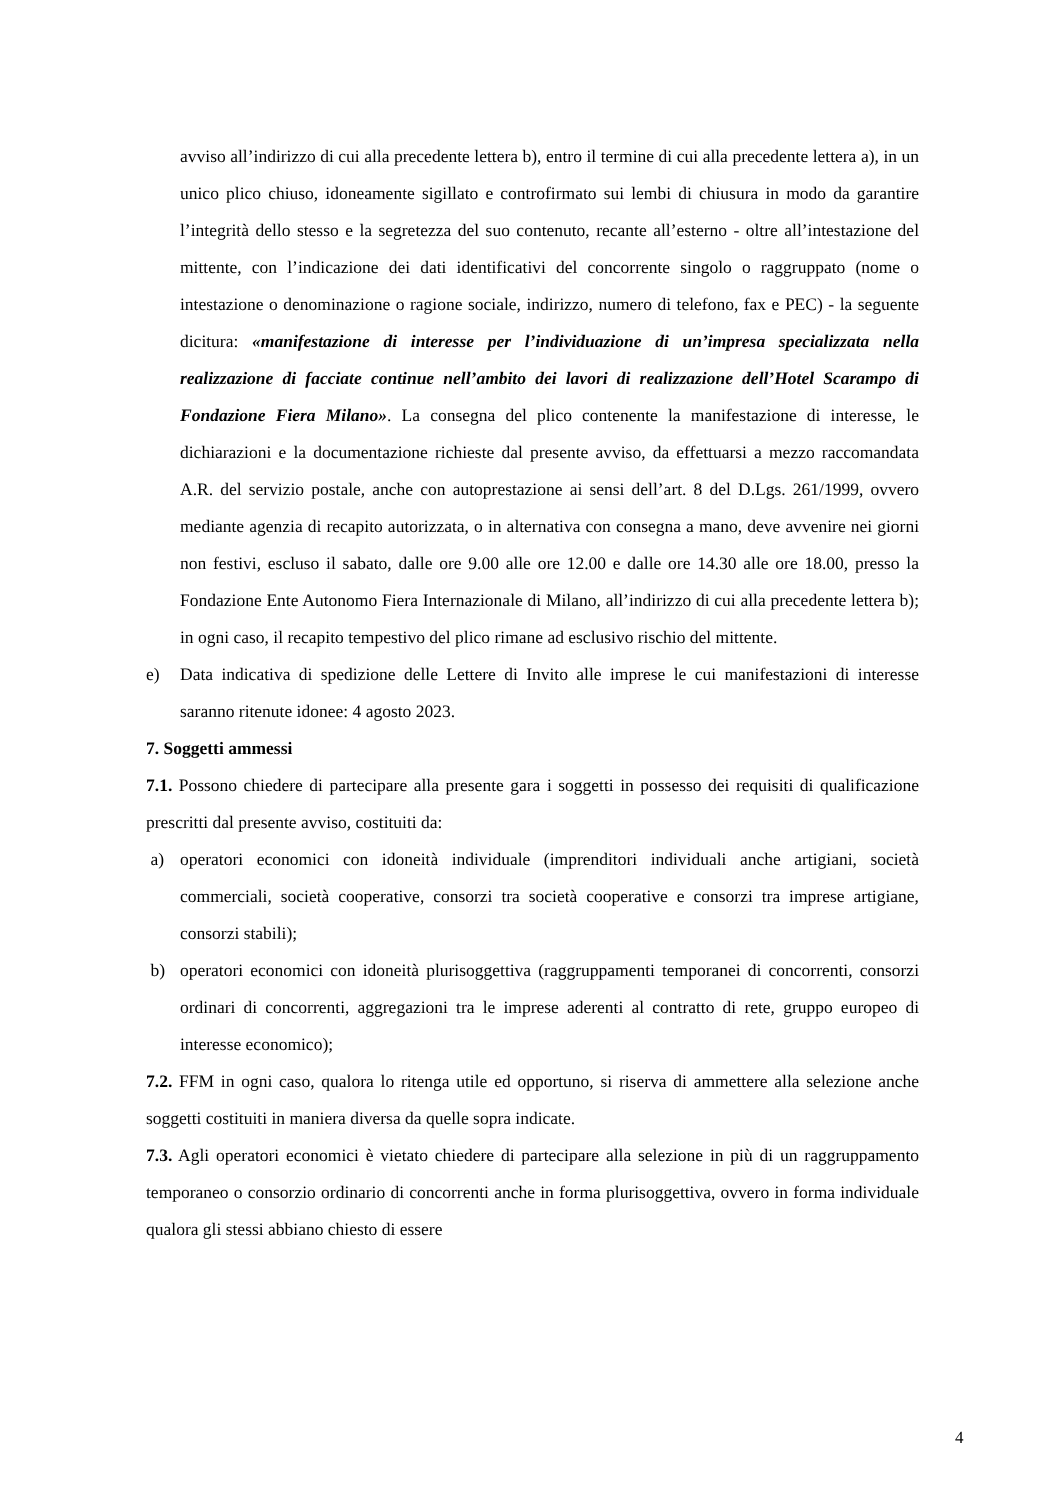avviso all’indirizzo di cui alla precedente lettera b), entro il termine di cui alla precedente lettera a), in un unico plico chiuso, idoneamente sigillato e controfirmato sui lembi di chiusura in modo da garantire l’integrità dello stesso e la segretezza del suo contenuto, recante all’esterno - oltre all’intestazione del mittente, con l’indicazione dei dati identificativi del concorrente singolo o raggruppato (nome o intestazione o denominazione o ragione sociale, indirizzo, numero di telefono, fax e PEC) - la seguente dicitura: «manifestazione di interesse per l’individuazione di un’impresa specializzata nella realizzazione di facciate continue nell’ambito dei lavori di realizzazione dell’Hotel Scarampo di Fondazione Fiera Milano». La consegna del plico contenente la manifestazione di interesse, le dichiarazioni e la documentazione richieste dal presente avviso, da effettuarsi a mezzo raccomandata A.R. del servizio postale, anche con autoprestazione ai sensi dell’art. 8 del D.Lgs. 261/1999, ovvero mediante agenzia di recapito autorizzata, o in alternativa con consegna a mano, deve avvenire nei giorni non festivi, escluso il sabato, dalle ore 9.00 alle ore 12.00 e dalle ore 14.30 alle ore 18.00, presso la Fondazione Ente Autonomo Fiera Internazionale di Milano, all’indirizzo di cui alla precedente lettera b); in ogni caso, il recapito tempestivo del plico rimane ad esclusivo rischio del mittente.
e) Data indicativa di spedizione delle Lettere di Invito alle imprese le cui manifestazioni di interesse saranno ritenute idonee: 4 agosto 2023.
7. Soggetti ammessi
7.1. Possono chiedere di partecipare alla presente gara i soggetti in possesso dei requisiti di qualificazione prescritti dal presente avviso, costituiti da:
a) operatori economici con idoneità individuale (imprenditori individuali anche artigiani, società commerciali, società cooperative, consorzi tra società cooperative e consorzi tra imprese artigiane, consorzi stabili);
b) operatori economici con idoneità plurisoggettiva (raggruppamenti temporanei di concorrenti, consorzi ordinari di concorrenti, aggregazioni tra le imprese aderenti al contratto di rete, gruppo europeo di interesse economico);
7.2. FFM in ogni caso, qualora lo ritenga utile ed opportuno, si riserva di ammettere alla selezione anche soggetti costituiti in maniera diversa da quelle sopra indicate.
7.3. Agli operatori economici è vietato chiedere di partecipare alla selezione in più di un raggruppamento temporaneo o consorzio ordinario di concorrenti anche in forma plurisoggettiva, ovvero in forma individuale qualora gli stessi abbiano chiesto di essere
4